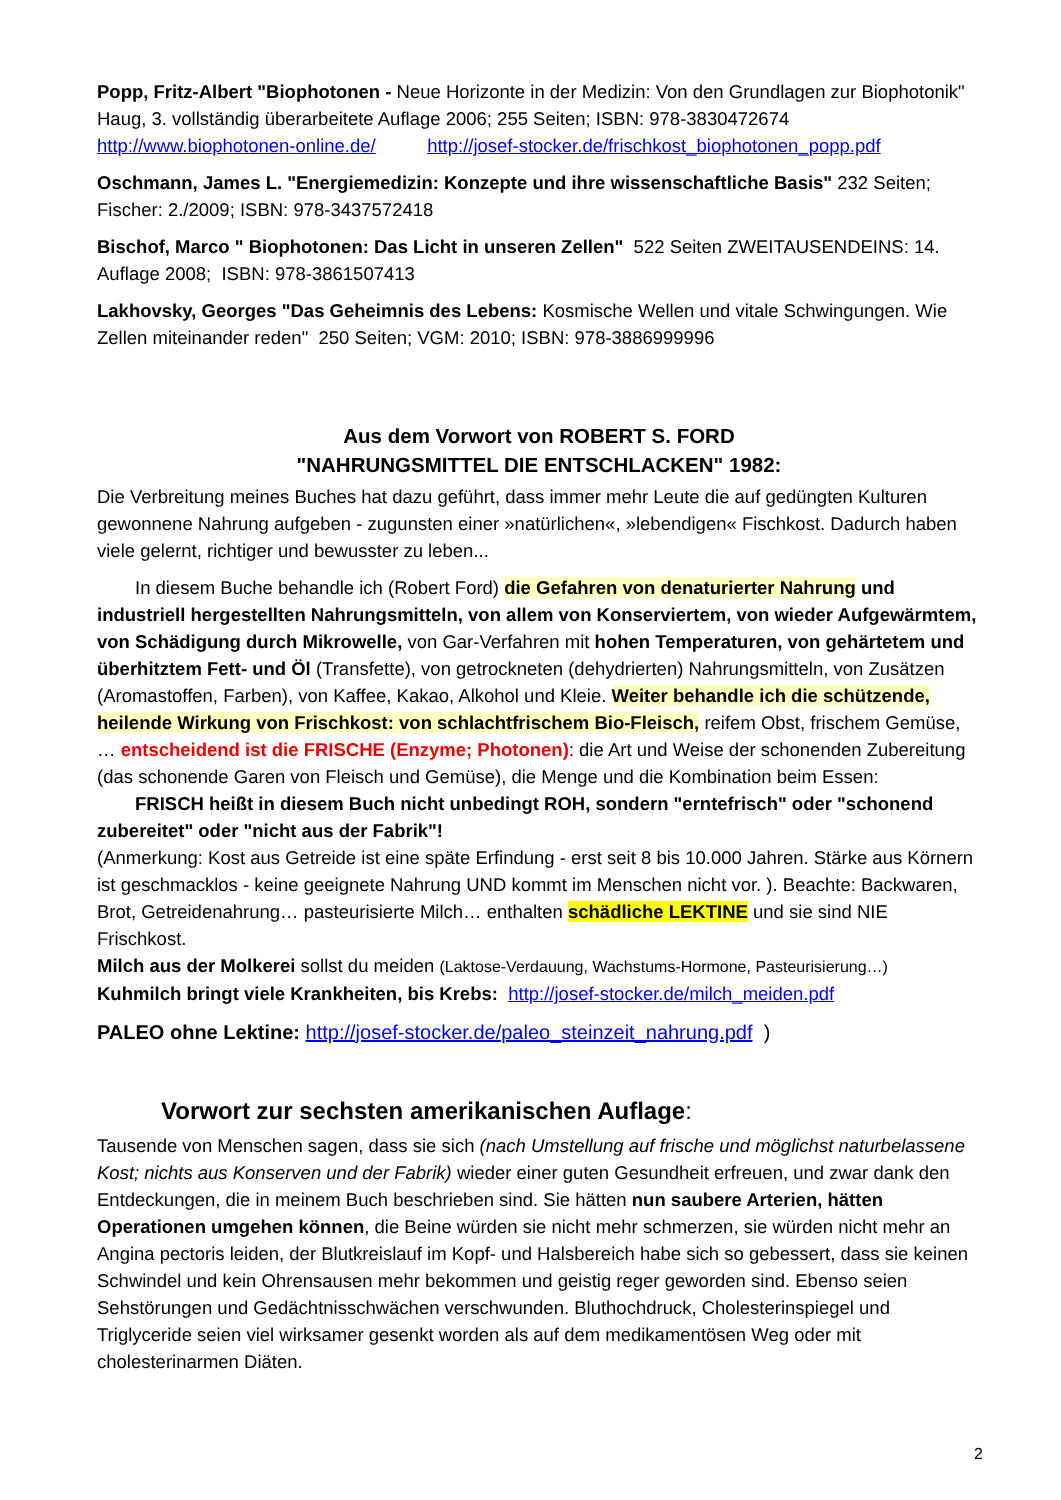Popp, Fritz-Albert "Biophotonen - Neue Horizonte in der Medizin: Von den Grundlagen zur Biophotonik" Haug, 3. vollständig überarbeitete Auflage 2006; 255 Seiten; ISBN: 978-3830472674
http://www.biophotonen-online.de/ http://josef-stocker.de/frischkost_biophotonen_popp.pdf
Oschmann, James L. "Energiemedizin: Konzepte und ihre wissenschaftliche Basis" 232 Seiten; Fischer: 2./2009; ISBN: 978-3437572418
Bischof, Marco " Biophotonen: Das Licht in unseren Zellen" 522 Seiten ZWEITAUSENDEINS: 14. Auflage 2008; ISBN: 978-3861507413
Lakhovsky, Georges "Das Geheimnis des Lebens: Kosmische Wellen und vitale Schwingungen. Wie Zellen miteinander reden" 250 Seiten; VGM: 2010; ISBN: 978-3886999996
Aus dem Vorwort von ROBERT S. FORD
"NAHRUNGSMITTEL DIE ENTSCHLACKEN" 1982:
Die Verbreitung meines Buches hat dazu geführt, dass immer mehr Leute die auf gedüngten Kulturen gewonnene Nahrung aufgeben - zugunsten einer »natürlichen«, »lebendigen« Fischkost. Dadurch haben viele gelernt, richtiger und bewusster zu leben...
In diesem Buche behandle ich (Robert Ford) die Gefahren von denaturierter Nahrung und industriell hergestellten Nahrungsmitteln, von allem von Konserviertem, von wieder Aufgewärmtem, von Schädigung durch Mikrowelle, von Gar-Verfahren mit hohen Temperaturen, von gehärtetem und überhitztem Fett- und Öl (Transfette), von getrockneten (dehydrierten) Nahrungsmitteln, von Zusätzen (Aromastoffen, Farben), von Kaffee, Kakao, Alkohol und Kleie. Weiter behandle ich die schützende, heilende Wirkung von Frischkost: von schlachtfrischem Bio-Fleisch, reifem Obst, frischem Gemüse, … entscheidend ist die FRISCHE (Enzyme; Photonen): die Art und Weise der schonenden Zubereitung (das schonende Garen von Fleisch und Gemüse), die Menge und die Kombination beim Essen:
FRISCH heißt in diesem Buch nicht unbedingt ROH, sondern "erntefrisch" oder "schonend zubereitet" oder "nicht aus der Fabrik"!
(Anmerkung: Kost aus Getreide ist eine späte Erfindung - erst seit 8 bis 10.000 Jahren. Stärke aus Körnern ist geschmacklos - keine geeignete Nahrung UND kommt im Menschen nicht vor. ). Beachte: Backwaren, Brot, Getreidenahrung… pasteurisierte Milch… enthalten schädliche LEKTINE und sie sind NIE Frischkost.
Milch aus der Molkerei sollst du meiden (Laktose-Verdauung, Wachstums-Hormone, Pasteurisierung…)
Kuhmilch bringt viele Krankheiten, bis Krebs: http://josef-stocker.de/milch_meiden.pdf
PALEO ohne Lektine: http://josef-stocker.de/paleo_steinzeit_nahrung.pdf )
Vorwort zur sechsten amerikanischen Auflage:
Tausende von Menschen sagen, dass sie sich (nach Umstellung auf frische und möglichst naturbelassene Kost; nichts aus Konserven und der Fabrik) wieder einer guten Gesundheit erfreuen, und zwar dank den Entdeckungen, die in meinem Buch beschrieben sind. Sie hätten nun saubere Arterien, hätten Operationen umgehen können, die Beine würden sie nicht mehr schmerzen, sie würden nicht mehr an Angina pectoris leiden, der Blutkreislauf im Kopf- und Halsbereich habe sich so gebessert, dass sie keinen Schwindel und kein Ohrensausen mehr bekommen und geistig reger geworden sind. Ebenso seien Sehstörungen und Gedächtnisschwächen verschwunden. Bluthochdruck, Cholesterinspiegel und Triglyceride seien viel wirksamer gesenkt worden als auf dem medikamentösen Weg oder mit cholesterinarmen Diäten.
2